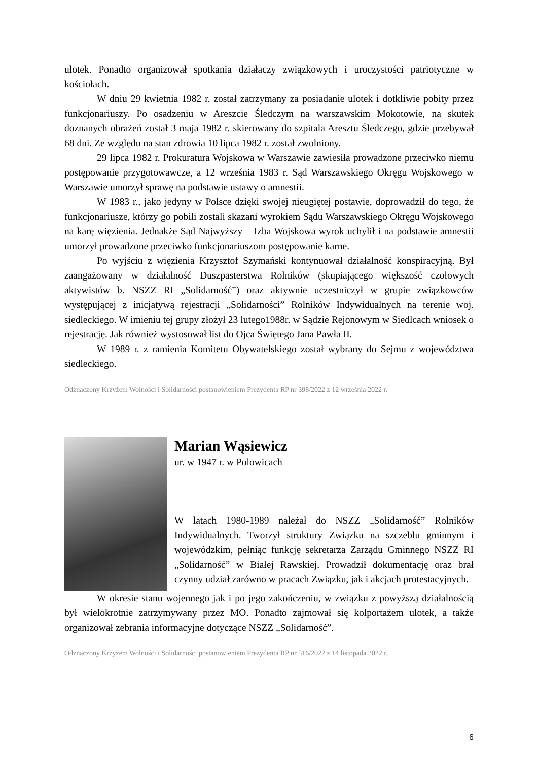ulotek. Ponadto organizował spotkania działaczy związkowych i uroczystości patriotyczne w kościołach.
W dniu 29 kwietnia 1982 r. został zatrzymany za posiadanie ulotek i dotkliwie pobity przez funkcjonariuszy. Po osadzeniu w Areszcie Śledczym na warszawskim Mokotowie, na skutek doznanych obrażeń został 3 maja 1982 r. skierowany do szpitala Aresztu Śledczego, gdzie przebywał 68 dni. Ze względu na stan zdrowia 10 lipca 1982 r. został zwolniony.
29 lipca 1982 r. Prokuratura Wojskowa w Warszawie zawiesiła prowadzone przeciwko niemu postępowanie przygotowawcze, a 12 września 1983 r. Sąd Warszawskiego Okręgu Wojskowego w Warszawie umorzył sprawę na podstawie ustawy o amnestii.
W 1983 r., jako jedyny w Polsce dzięki swojej nieugiętej postawie, doprowadził do tego, że funkcjonariusze, którzy go pobili zostali skazani wyrokiem Sądu Warszawskiego Okręgu Wojskowego na karę więzienia. Jednakże Sąd Najwyższy – Izba Wojskowa wyrok uchylił i na podstawie amnestii umorzył prowadzone przeciwko funkcjonariuszom postępowanie karne.
Po wyjściu z więzienia Krzysztof Szymański kontynuował działalność konspiracyjną. Był zaangażowany w działalność Duszpasterstwa Rolników (skupiającego większość czołowych aktywistów b. NSZZ RI „Solidarność”) oraz aktywnie uczestniczył w grupie związkowców występującej z inicjatywą rejestracji „Solidarności” Rolników Indywidualnych na terenie woj. siedleckiego. W imieniu tej grupy złożył 23 lutego1988r. w Sądzie Rejonowym w Siedlcach wniosek o rejestrację. Jak również wystosował list do Ojca Świętego Jana Pawła II.
W 1989 r. z ramienia Komitetu Obywatelskiego został wybrany do Sejmu z województwa siedleckiego.
Odznaczony Krzyżem Wolności i Solidarności postanowieniem Prezydenta RP nr 398/2022 z 12 września 2022 r.
Marian Wąsiewicz
ur. w 1947 r. w Polowicach
W latach 1980-1989 należał do NSZZ „Solidarność” Rolników Indywidualnych. Tworzył struktury Związku na szczeblu gminnym i wojewódzkim, pełniąc funkcję sekretarza Zarządu Gminnego NSZZ RI „Solidarność” w Białej Rawskiej. Prowadził dokumentację oraz brał czynny udział zarówno w pracach Związku, jak i akcjach protestacyjnych.
W okresie stanu wojennego jak i po jego zakończeniu, w związku z powyższą działalnością był wielokrotnie zatrzymywany przez MO. Ponadto zajmował się kolportażem ulotek, a także organizował zebrania informacyjne dotyczące NSZZ „Solidarność”.
Odznaczony Krzyżem Wolności i Solidarności postanowieniem Prezydenta RP nr 516/2022 z 14 listopada 2022 r.
6